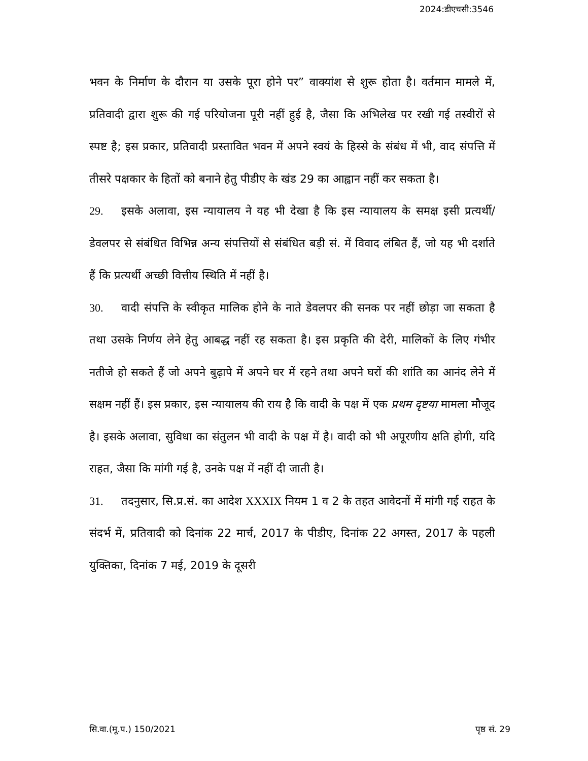2024:डीएचसी:3546
भवन के निर्माण के दौरान या उसके पूरा होने पर” वाक्यांश से शुरू होता है। वर्तमान मामले में, प्रतिवादी द्वारा शुरू की गई परियोजना पूरी नहीं हुई है, जैसा कि अभिलेख पर रखी गई तस्वीरों से स्पष्ट है; इस प्रकार, प्रतिवादी प्रस्तावित भवन में अपने स्वयं के हिस्से के संबंध में भी, वाद संपत्ति में तीसरे पक्षकार के हितों को बनाने हेतु पीडीए के खंड 29 का आह्वान नहीं कर सकता है।
29. इसके अलावा, इस न्यायालय ने यह भी देखा है कि इस न्यायालय के समक्ष इसी प्रत्यर्थी/डेवलपर से संबंधित विभिन्न अन्य संपत्तियों से संबंधित बड़ी सं. में विवाद लंबित हैं, जो यह भी दर्शाते हैं कि प्रत्यर्थी अच्छी वित्तीय स्थिति में नहीं है।
30. वादी संपत्ति के स्वीकृत मालिक होने के नाते डेवलपर की सनक पर नहीं छोड़ा जा सकता है तथा उसके निर्णय लेने हेतु आबद्ध नहीं रह सकता है। इस प्रकृति की देरी, मालिकों के लिए गंभीर नतीजे हो सकते हैं जो अपने बुढ़ापे में अपने घर में रहने तथा अपने घरों की शांति का आनंद लेने में सक्षम नहीं हैं। इस प्रकार, इस न्यायालय की राय है कि वादी के पक्ष में एक प्रथम दृष्टया मामला मौजूद है। इसके अलावा, सुविधा का संतुलन भी वादी के पक्ष में है। वादी को भी अपूरणीय क्षति होगी, यदि राहत, जैसा कि मांगी गई है, उनके पक्ष में नहीं दी जाती है।
31. तदनुसार, सि.प्र.सं. का आदेश XXXIX नियम 1 व 2 के तहत आवेदनों में मांगी गई राहत के संदर्भ में, प्रतिवादी को दिनांक 22 मार्च, 2017 के पीडीए, दिनांक 22 अगस्त, 2017 के पहली युक्तिका, दिनांक 7 मई, 2019 के दूसरी
सि.वा.(मू.प.) 150/2021 पृष्ठ सं. 29